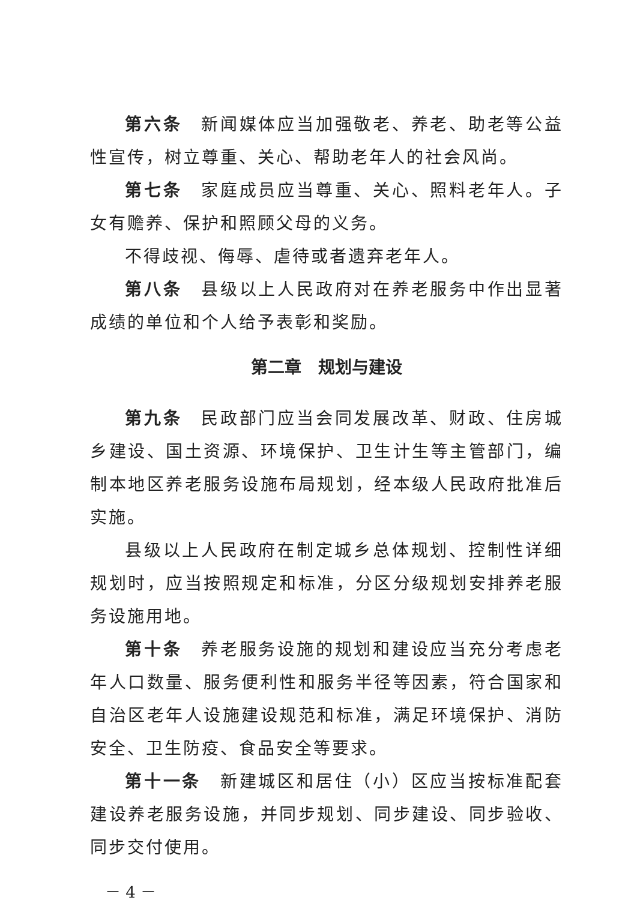第六条　新闻媒体应当加强敬老、养老、助老等公益性宣传，树立尊重、关心、帮助老年人的社会风尚。
第七条　家庭成员应当尊重、关心、照料老年人。子女有赡养、保护和照顾父母的义务。
不得歧视、侮辱、虐待或者遗弃老年人。
第八条　县级以上人民政府对在养老服务中作出显著成绩的单位和个人给予表彰和奖励。
第二章　规划与建设
第九条　民政部门应当会同发展改革、财政、住房城乡建设、国土资源、环境保护、卫生计生等主管部门，编制本地区养老服务设施布局规划，经本级人民政府批准后实施。
县级以上人民政府在制定城乡总体规划、控制性详细规划时，应当按照规定和标准，分区分级规划安排养老服务设施用地。
第十条　养老服务设施的规划和建设应当充分考虑老年人口数量、服务便利性和服务半径等因素，符合国家和自治区老年人设施建设规范和标准，满足环境保护、消防安全、卫生防疫、食品安全等要求。
第十一条　新建城区和居住（小）区应当按标准配套建设养老服务设施，并同步规划、同步建设、同步验收、同步交付使用。
－ 4 －